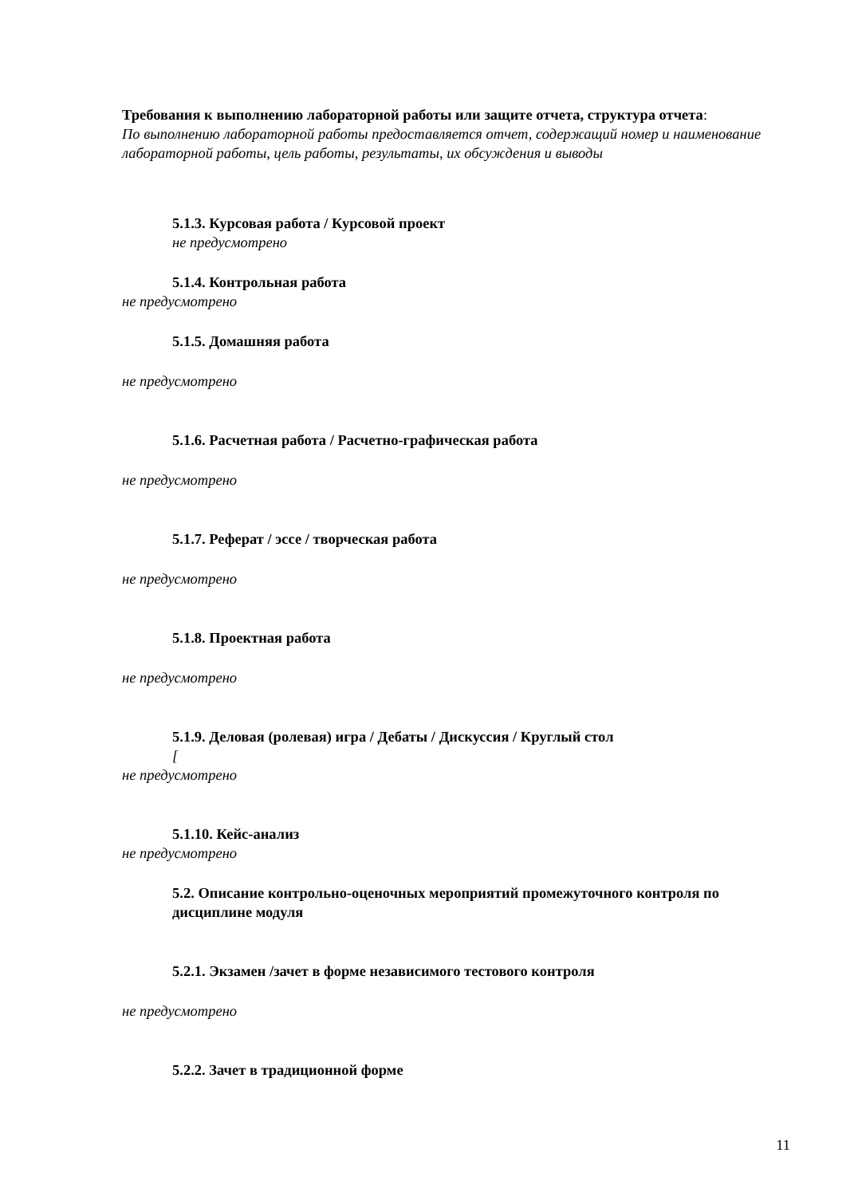Требования к выполнению лабораторной работы или защите отчета, структура отчета:
По выполнению лабораторной работы предоставляется отчет, содержащий номер и наименование лабораторной работы, цель работы, результаты, их обсуждения и выводы
5.1.3. Курсовая работа / Курсовой проект
не предусмотрено
5.1.4. Контрольная работа
не предусмотрено
5.1.5. Домашняя работа
не предусмотрено
5.1.6. Расчетная работа / Расчетно-графическая работа
не предусмотрено
5.1.7. Реферат / эссе / творческая работа
не предусмотрено
5.1.8. Проектная работа
не предусмотрено
5.1.9. Деловая (ролевая) игра / Дебаты / Дискуссия / Круглый стол
[
не предусмотрено
5.1.10. Кейс-анализ
не предусмотрено
5.2. Описание контрольно-оценочных мероприятий промежуточного контроля по дисциплине модуля
5.2.1. Экзамен /зачет в форме независимого тестового контроля
не предусмотрено
5.2.2. Зачет в традиционной форме
11